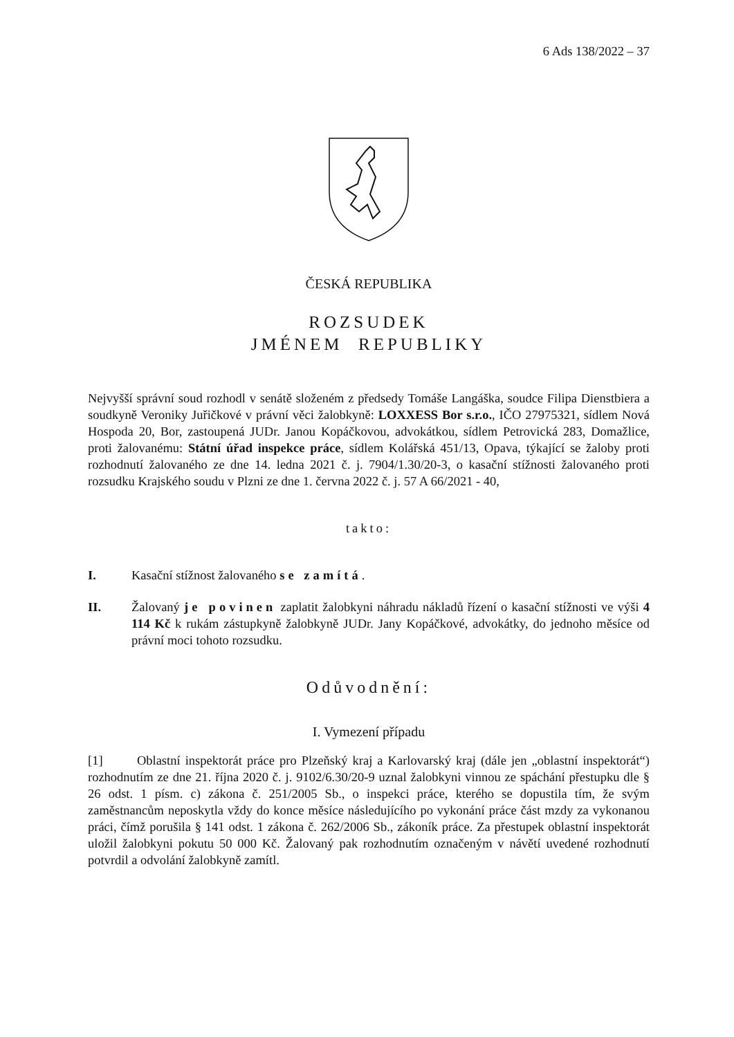6 Ads 138/2022 – 37
ČESKÁ REPUBLIKA
ROZSUDEK
JMÉNEM REPUBLIKY
Nejvyšší správní soud rozhodl v senátě složeném z předsedy Tomáše Langáška, soudce Filipa Dienstbiera a soudkyně Veroniky Juřičkové v právní věci žalobkyně: LOXXESS Bor s.r.o., IČO 27975321, sídlem Nová Hospoda 20, Bor, zastoupená JUDr. Janou Kopáčkovou, advokátkou, sídlem Petrovická 283, Domažlice, proti žalovanému: Státní úřad inspekce práce, sídlem Kolářská 451/13, Opava, týkající se žaloby proti rozhodnutí žalovaného ze dne 14. ledna 2021 č. j. 7904/1.30/20-3, o kasační stížnosti žalovaného proti rozsudku Krajského soudu v Plzni ze dne 1. června 2022 č. j. 57 A 66/2021 - 40,
takto:
I. Kasační stížnost žalovaného se zamítá.
II. Žalovaný je povinen zaplatit žalobkyni náhradu nákladů řízení o kasační stížnosti ve výši 4 114 Kč k rukám zástupkyně žalobkyně JUDr. Jany Kopáčkové, advokátky, do jednoho měsíce od právní moci tohoto rozsudku.
Odůvodnění:
I. Vymezení případu
[1] Oblastní inspektorát práce pro Plzeňský kraj a Karlovarský kraj (dále jen „oblastní inspektorát“) rozhodnutím ze dne 21. října 2020 č. j. 9102/6.30/20-9 uznal žalobkyni vinnou ze spáchání přestupku dle § 26 odst. 1 písm. c) zákona č. 251/2005 Sb., o inspekci práce, kterého se dopustila tím, že svým zaměstnancům neposkytla vždy do konce měsíce následujícího po vykonání práce část mzdy za vykonanou práci, čímž porušila § 141 odst. 1 zákona č. 262/2006 Sb., zákoník práce. Za přestupek oblastní inspektorát uložil žalobkyni pokutu 50 000 Kč. Žalovaný pak rozhodnutím označeným v návětí uvedené rozhodnutí potvrdil a odvolání žalobkyně zamítl.